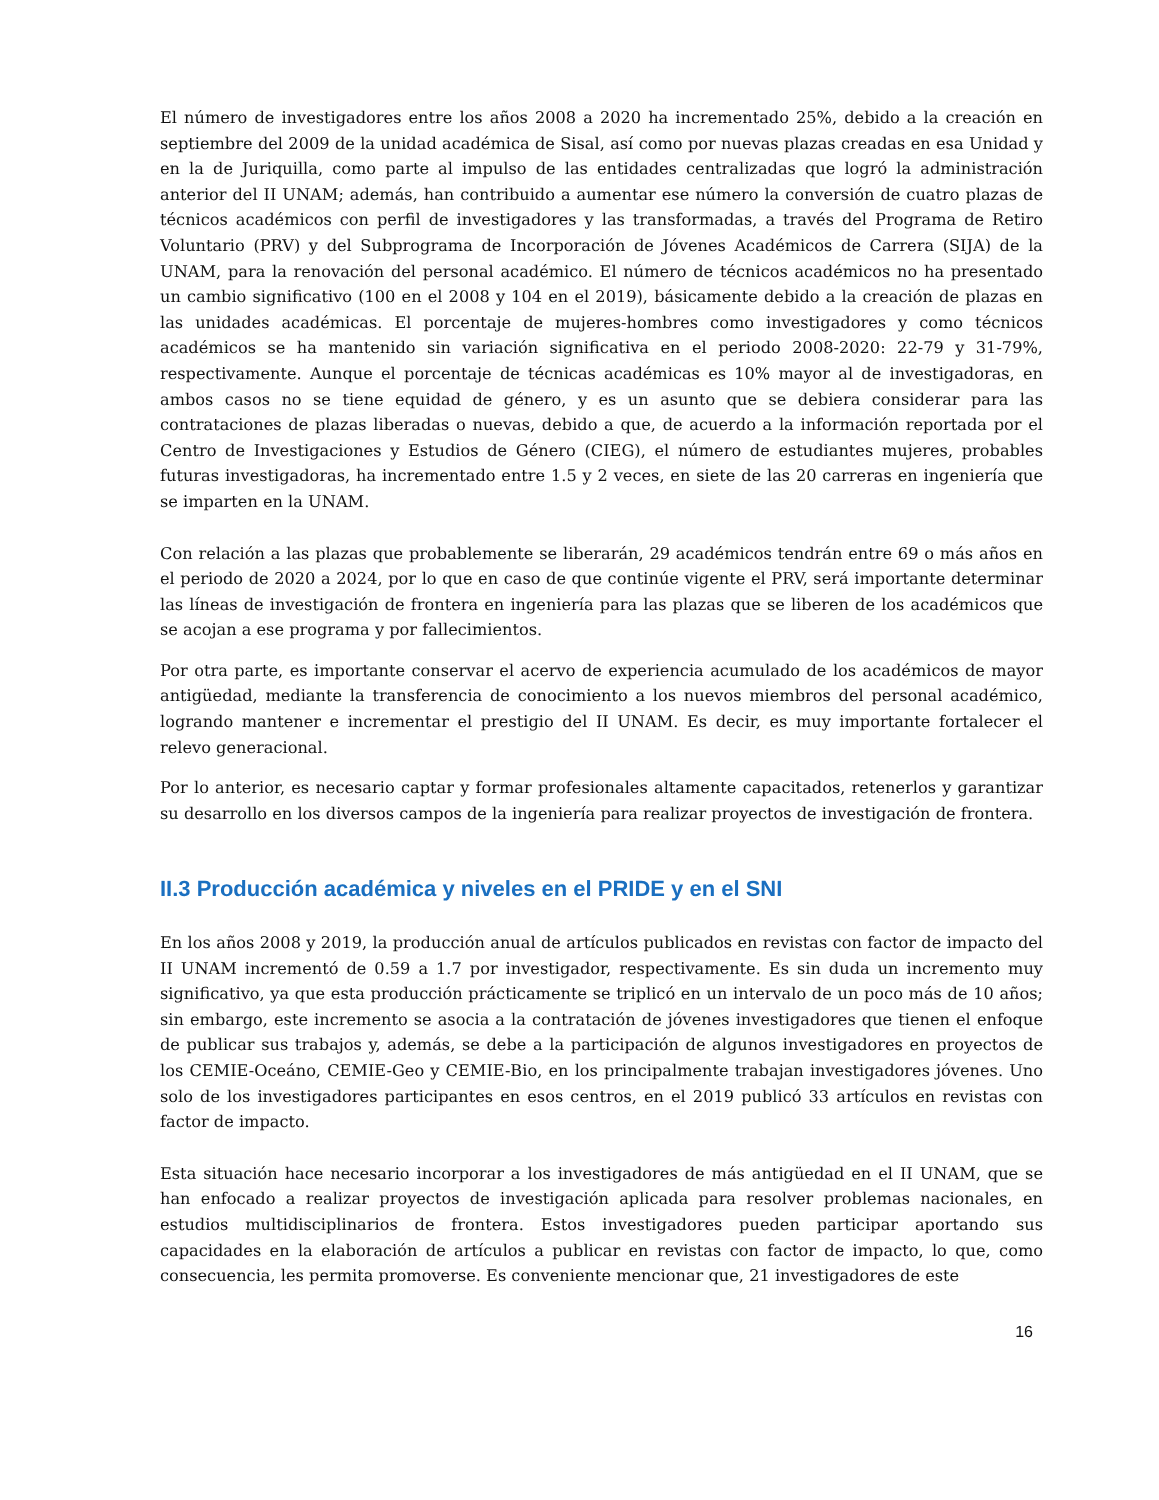El número de investigadores entre los años 2008 a 2020 ha incrementado 25%, debido a la creación en septiembre del 2009 de la unidad académica de Sisal, así como por nuevas plazas creadas en esa Unidad y en la de Juriquilla, como parte al impulso de las entidades centralizadas que logró la administración anterior del II UNAM; además, han contribuido a aumentar ese número la conversión de cuatro plazas de técnicos académicos con perfil de investigadores y las transformadas, a través del Programa de Retiro Voluntario (PRV) y del Subprograma de Incorporación de Jóvenes Académicos de Carrera (SIJA) de la UNAM, para la renovación del personal académico. El número de técnicos académicos no ha presentado un cambio significativo (100 en el 2008 y 104 en el 2019), básicamente debido a la creación de plazas en las unidades académicas. El porcentaje de mujeres-hombres como investigadores y como técnicos académicos se ha mantenido sin variación significativa en el periodo 2008-2020: 22-79 y 31-79%, respectivamente. Aunque el porcentaje de técnicas académicas es 10% mayor al de investigadoras, en ambos casos no se tiene equidad de género, y es un asunto que se debiera considerar para las contrataciones de plazas liberadas o nuevas, debido a que, de acuerdo a la información reportada por el Centro de Investigaciones y Estudios de Género (CIEG), el número de estudiantes mujeres, probables futuras investigadoras, ha incrementado entre 1.5 y 2 veces, en siete de las 20 carreras en ingeniería que se imparten en la UNAM.
Con relación a las plazas que probablemente se liberarán, 29 académicos tendrán entre 69 o más años en el periodo de 2020 a 2024, por lo que en caso de que continúe vigente el PRV, será importante determinar las líneas de investigación de frontera en ingeniería para las plazas que se liberen de los académicos que se acojan a ese programa y por fallecimientos.
Por otra parte, es importante conservar el acervo de experiencia acumulado de los académicos de mayor antigüedad, mediante la transferencia de conocimiento a los nuevos miembros del personal académico, logrando mantener e incrementar el prestigio del II UNAM. Es decir, es muy importante fortalecer el relevo generacional.
Por lo anterior, es necesario captar y formar profesionales altamente capacitados, retenerlos y garantizar su desarrollo en los diversos campos de la ingeniería para realizar proyectos de investigación de frontera.
II.3 Producción académica y niveles en el PRIDE y en el SNI
En los años 2008 y 2019, la producción anual de artículos publicados en revistas con factor de impacto del II UNAM incrementó de 0.59 a 1.7 por investigador, respectivamente. Es sin duda un incremento muy significativo, ya que esta producción prácticamente se triplicó en un intervalo de un poco más de 10 años; sin embargo, este incremento se asocia a la contratación de jóvenes investigadores que tienen el enfoque de publicar sus trabajos y, además, se debe a la participación de algunos investigadores en proyectos de los CEMIE-Oceáno, CEMIE-Geo y CEMIE-Bio, en los principalmente trabajan investigadores jóvenes. Uno solo de los investigadores participantes en esos centros, en el 2019 publicó 33 artículos en revistas con factor de impacto.
Esta situación hace necesario incorporar a los investigadores de más antigüedad en el II UNAM, que se han enfocado a realizar proyectos de investigación aplicada para resolver problemas nacionales, en estudios multidisciplinarios de frontera. Estos investigadores pueden participar aportando sus capacidades en la elaboración de artículos a publicar en revistas con factor de impacto, lo que, como consecuencia, les permita promoverse. Es conveniente mencionar que, 21 investigadores de este
16